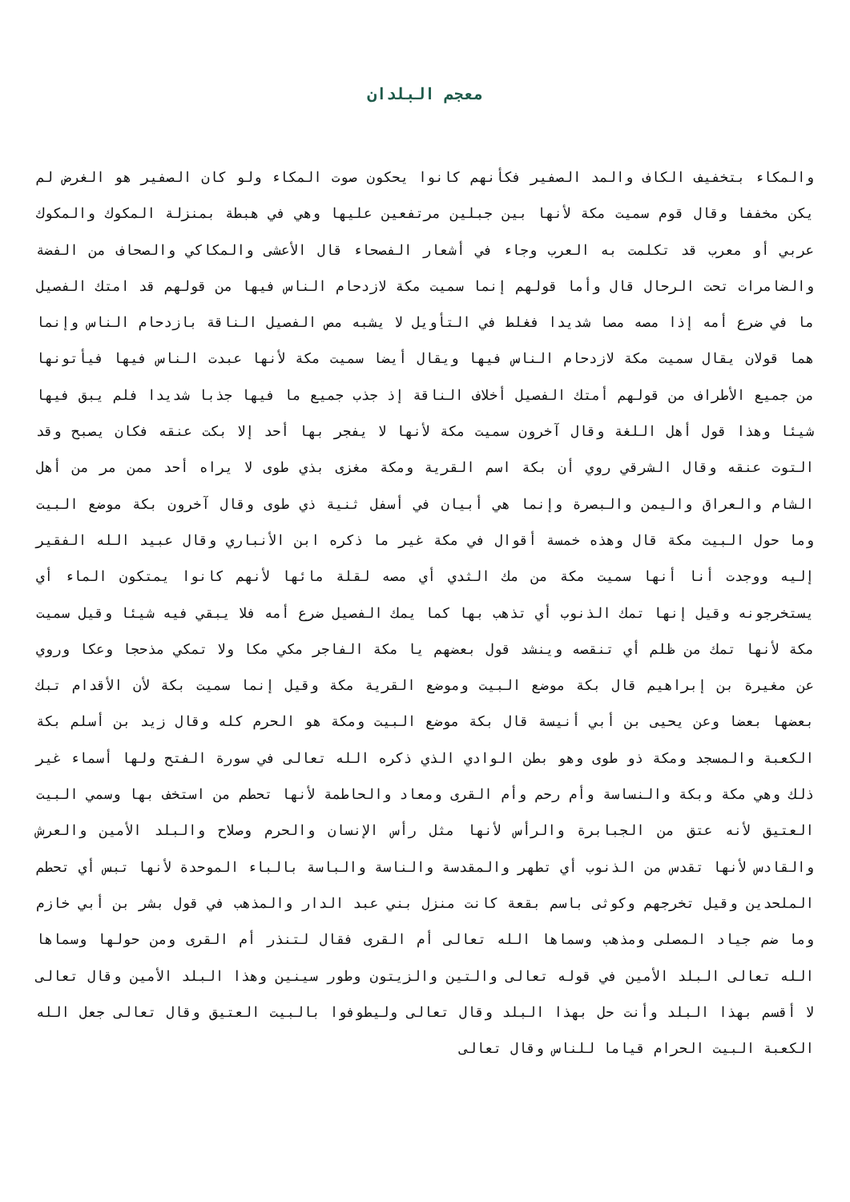معجم البلدان
والمكاء بتخفيف الكاف والمد الصفير فكأنهم كانوا يحكون صوت المكاء ولو كان الصفير هو الغرض لم يكن مخففا وقال قوم سميت مكة لأنها بين جبلين مرتفعين عليها وهي في هبطة بمنزلة المكوك والمكوك عربي أو معرب قد تكلمت به العرب وجاء في أشعار الفصحاء قال الأعشى والمكاكي والصحاف من الفضة والضامرات تحت الرحال قال وأما قولهم إنما سميت مكة لازدحام الناس فيها من قولهم قد امتك الفصيل ما في ضرع أمه إذا مصه مصا شديدا فغلط في التأويل لا يشبه مص الفصيل الناقة بازدحام الناس وإنما هما قولان يقال سميت مكة لازدحام الناس فيها ويقال أيضا سميت مكة لأنها عبدت الناس فيها فيأتونها من جميع الأطراف من قولهم أمتك الفصيل أخلاف الناقة إذ جذب جميع ما فيها جذبا شديدا فلم يبق فيها شيئا وهذا قول أهل اللغة وقال آخرون سميت مكة لأنها لا يفجر بها أحد إلا بكت عنقه فكان يصبح وقد التوت عنقه وقال الشرقي روي أن بكة اسم القرية ومكة مغزى بذي طوى لا يراه أحد ممن مر من أهل الشام والعراق واليمن والبصرة وإنما هي أبيان في أسفل ثنية ذي طوى وقال آخرون بكة موضع البيت وما حول البيت مكة قال وهذه خمسة أقوال في مكة غير ما ذكره ابن الأنباري وقال عبيد الله الفقير إليه ووجدت أنا أنها سميت مكة من مك الثدي أي مصه لقلة مائها لأنهم كانوا يمتكون الماء أي يستخرجونه وقيل إنها تمك الذنوب أي تذهب بها كما يمك الفصيل ضرع أمه فلا يبقي فيه شيئا وقيل سميت مكة لأنها تمك من ظلم أي تنقصه وينشد قول بعضهم يا مكة الفاجر مكي مكا ولا تمكي مذحجا وعكا وروي عن مغيرة بن إبراهيم قال بكة موضع البيت وموضع القرية مكة وقيل إنما سميت بكة لأن الأقدام تبك بعضها بعضا وعن يحيى بن أبي أنيسة قال بكة موضع البيت ومكة هو الحرم كله وقال زيد بن أسلم بكة الكعبة والمسجد ومكة ذو طوى وهو بطن الوادي الذي ذكره الله تعالى في سورة الفتح ولها أسماء غير ذلك وهي مكة وبكة والنساسة وأم رحم وأم القرى ومعاد والحاطمة لأنها تحطم من استخف بها وسمي البيت العتيق لأنه عتق من الجبابرة والرأس لأنها مثل رأس الإنسان والحرم وصلاح والبلد الأمين والعرش والقادس لأنها تقدس من الذنوب أي تطهر والمقدسة والناسة والباسة بالباء الموحدة لأنها تبس أي تحطم الملحدين وقيل تخرجهم وكوثى باسم بقعة كانت منزل بني عبد الدار والمذهب في قول بشر بن أبي خازم وما ضم جياد المصلى ومذهب وسماها الله تعالى أم القرى فقال لتنذر أم القرى ومن حولها وسماها الله تعالى البلد الأمين في قوله تعالى والتين والزيتون وطور سينين وهذا البلد الأمين وقال تعالى لا أقسم بهذا البلد وأنت حل بهذا البلد وقال تعالى وليطوفوا بالبيت العتيق وقال تعالى جعل الله الكعبة البيت الحرام قياما للناس وقال تعالى